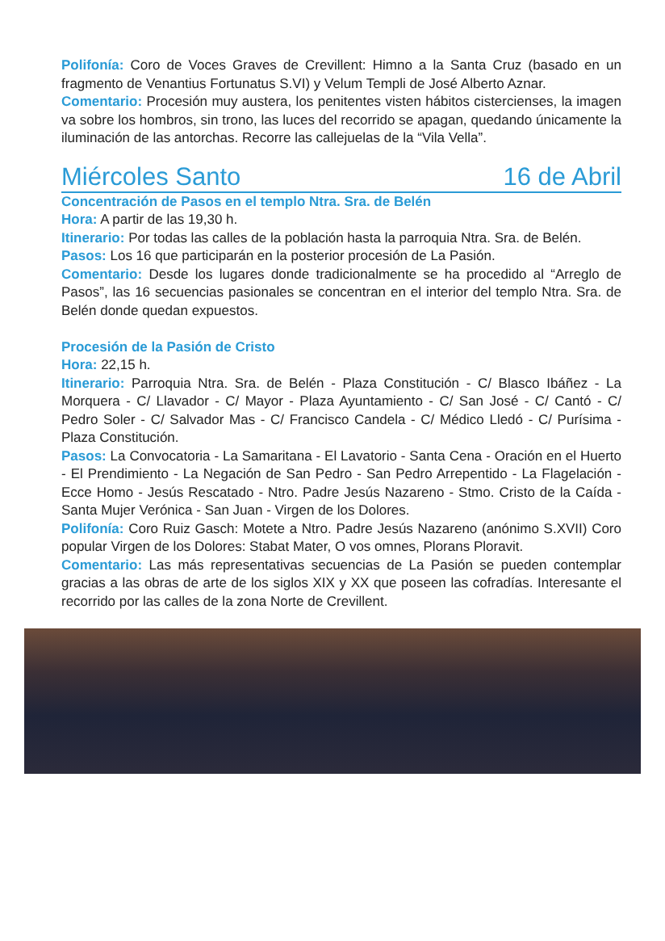Polifonía: Coro de Voces Graves de Crevillent: Himno a la Santa Cruz (basado en un fragmento de Venantius Fortunatus S.VI) y Velum Templi de José Alberto Aznar.
Comentario: Procesión muy austera, los penitentes visten hábitos cistercienses, la imagen va sobre los hombros, sin trono, las luces del recorrido se apagan, quedando únicamente la iluminación de las antorchas. Recorre las callejuelas de la “Vila Vella”.
Miércoles Santo 16 de Abril
Concentración de Pasos en el templo Ntra. Sra. de Belén
Hora: A partir de las 19,30 h.
Itinerario: Por todas las calles de la población hasta la parroquia Ntra. Sra. de Belén.
Pasos: Los 16 que participarán en la posterior procesión de La Pasión.
Comentario: Desde los lugares donde tradicionalmente se ha procedido al “Arreglo de Pasos”, las 16 secuencias pasionales se concentran en el interior del templo Ntra. Sra. de Belén donde quedan expuestos.
Procesión de la Pasión de Cristo
Hora: 22,15 h.
Itinerario: Parroquia Ntra. Sra. de Belén - Plaza Constitución - C/ Blasco Ibáñez - La Morquera - C/ Llavador - C/ Mayor - Plaza Ayuntamiento - C/ San José - C/ Cantó - C/ Pedro Soler - C/ Salvador Mas - C/ Francisco Candela - C/ Médico Lledó - C/ Purísima - Plaza Constitución.
Pasos: La Convocatoria - La Samaritana - El Lavatorio - Santa Cena - Oración en el Huerto - El Prendimiento - La Negación de San Pedro - San Pedro Arrepentido - La Flagelación - Ecce Homo - Jesús Rescatado - Ntro. Padre Jesús Nazareno - Stmo. Cristo de la Caída - Santa Mujer Verónica - San Juan - Virgen de los Dolores.
Polifonía: Coro Ruiz Gasch: Motete a Ntro. Padre Jesús Nazareno (anónimo S.XVII) Coro popular Virgen de los Dolores: Stabat Mater, O vos omnes, Plorans Ploravit.
Comentario: Las más representativas secuencias de La Pasión se pueden contemplar gracias a las obras de arte de los siglos XIX y XX que poseen las cofradías. Interesante el recorrido por las calles de la zona Norte de Crevillent.